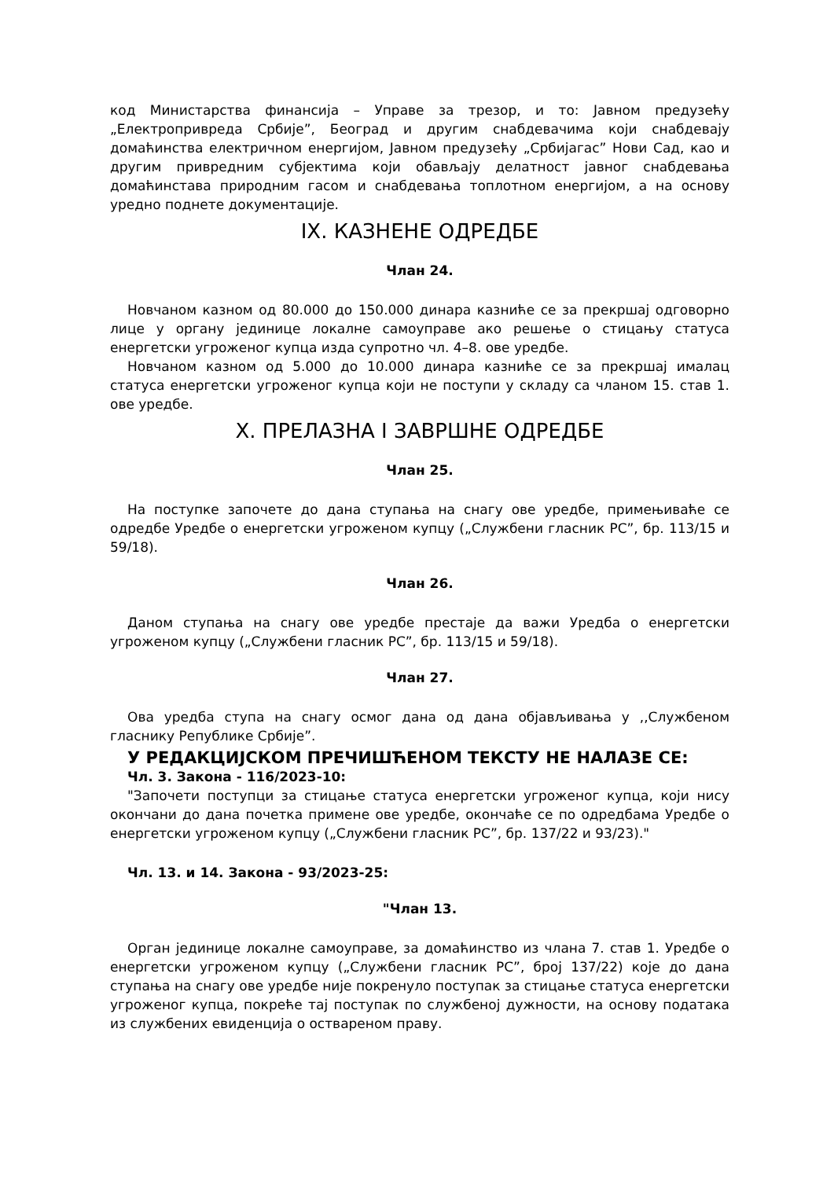код Министарства финансија – Управе за трезор, и то: Јавном предузећу „Електропривреда Србије”, Београд и другим снабдевачима који снабдевају домаћинства електричном енергијом, Јавном предузећу „Србијагас” Нови Сад, као и другим привредним субјектима који обављају делатност јавног снабдевања домаћинстава природним гасом и снабдевања топлотном енергијом, а на основу уредно поднете документације.
IX. КАЗНЕНЕ ОДРЕДБЕ
Члан 24.
Новчаном казном од 80.000 до 150.000 динара казниће се за прекршај одговорно лице у органу јединице локалне самоуправе ако решење о стицању статуса енергетски угроженог купца изда супротно чл. 4–8. ове уредбе.
Новчаном казном од 5.000 до 10.000 динара казниће се за прекршај ималац статуса енергетски угроженог купца који не поступи у складу са чланом 15. став 1. ове уредбе.
X. ПРЕЛАЗНА I ЗАВРШНЕ ОДРЕДБЕ
Члан 25.
На поступке започете до дана ступања на снагу ове уредбе, примењиваће се одредбе Уредбе о енергетски угроженом купцу („Службени гласник РС”, бр. 113/15 и 59/18).
Члан 26.
Даном ступања на снагу ове уредбе престаје да важи Уредба о енергетски угроженом купцу („Службени гласник РС”, бр. 113/15 и 59/18).
Члан 27.
Ова уредба ступа на снагу осмог дана од дана објављивања у ,,Службеном гласнику Републике Србије”.
У РЕДАКЦИЈСКОМ ПРЕЧИШЋЕНОМ ТЕКСТУ НЕ НАЛАЗЕ СЕ:
Чл. 3. Закона - 116/2023-10:
"Започети поступци за стицање статуса енергетски угроженог купца, који нису окончани до дана почетка примене ове уредбе, окончаће се по одредбама Уредбе о енергетски угроженом купцу („Службени гласник РС”, бр. 137/22 и 93/23)."
Чл. 13. и 14. Закона - 93/2023-25:
"Члан 13.
Орган јединице локалне самоуправе, за домаћинство из члана 7. став 1. Уредбе о енергетски угроженом купцу („Службени гласник РС”, број 137/22) које до дана ступања на снагу ове уредбе није покренуло поступак за стицање статуса енергетски угроженог купца, покреће тај поступак по службеној дужности, на основу података из службених евиденција о оствареном праву.